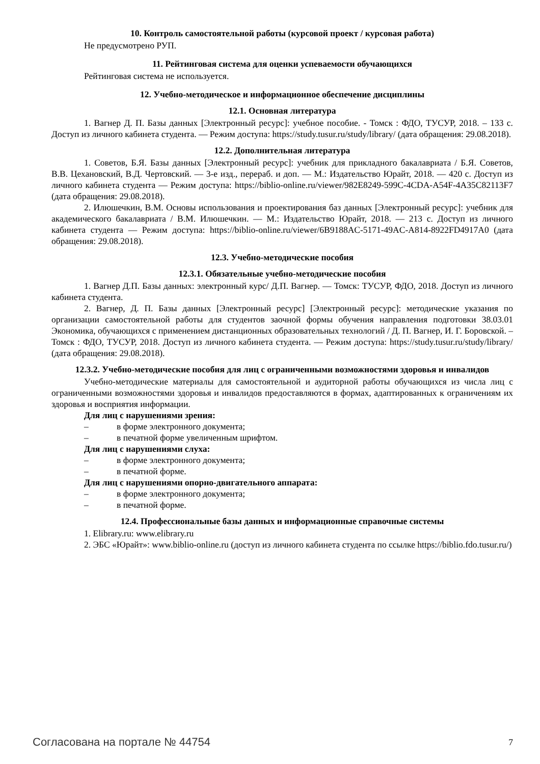10. Контроль самостоятельной работы (курсовой проект / курсовая работа)
Не предусмотрено РУП.
11. Рейтинговая система для оценки успеваемости обучающихся
Рейтинговая система не используется.
12. Учебно-методическое и информационное обеспечение дисциплины
12.1. Основная литература
1. Вагнер Д. П. Базы данных [Электронный ресурс]: учебное пособие. - Томск : ФДО, ТУСУР, 2018. – 133 с. Доступ из личного кабинета студента. — Режим доступа: https://study.tusur.ru/study/library/ (дата обращения: 29.08.2018).
12.2. Дополнительная литература
1. Советов, Б.Я. Базы данных [Электронный ресурс]: учебник для прикладного бакалавриата / Б.Я. Советов, В.В. Цехановский, В.Д. Чертовский. — 3-е изд., перераб. и доп. — М.: Издательство Юрайт, 2018. — 420 с. Доступ из личного кабинета студента — Режим доступа: https://biblio-online.ru/viewer/982E8249-599C-4CDA-A54F-4A35C82113F7 (дата обращения: 29.08.2018).
2. Илюшечкин, В.М. Основы использования и проектирования баз данных [Электронный ресурс]: учебник для академического бакалавриата / В.М. Илюшечкин. — М.: Издательство Юрайт, 2018. — 213 с. Доступ из личного кабинета студента — Режим доступа: https://biblio-online.ru/viewer/6B9188AC-5171-49AC-A814-8922FD4917A0 (дата обращения: 29.08.2018).
12.3. Учебно-методические пособия
12.3.1. Обязательные учебно-методические пособия
1. Вагнер Д.П. Базы данных: электронный курс/ Д.П. Вагнер. — Томск: ТУСУР, ФДО, 2018. Доступ из личного кабинета студента.
2. Вагнер, Д. П. Базы данных [Электронный ресурс] [Электронный ресурс]: методические указания по организации самостоятельной работы для студентов заочной формы обучения направления подготовки 38.03.01 Экономика, обучающихся с применением дистанционных образовательных технологий / Д. П. Вагнер, И. Г. Боровской. – Томск : ФДО, ТУСУР, 2018. Доступ из личного кабинета студента. — Режим доступа: https://study.tusur.ru/study/library/ (дата обращения: 29.08.2018).
12.3.2. Учебно-методические пособия для лиц с ограниченными возможностями здоровья и инвалидов
Учебно-методические материалы для самостоятельной и аудиторной работы обучающихся из числа лиц с ограниченными возможностями здоровья и инвалидов предоставляются в формах, адаптированных к ограничениям их здоровья и восприятия информации.
Для лиц с нарушениями зрения:
– в форме электронного документа;
– в печатной форме увеличенным шрифтом.
Для лиц с нарушениями слуха:
– в форме электронного документа;
– в печатной форме.
Для лиц с нарушениями опорно-двигательного аппарата:
– в форме электронного документа;
– в печатной форме.
12.4. Профессиональные базы данных и информационные справочные системы
1. Elibrary.ru: www.elibrary.ru
2. ЭБС «Юрайт»: www.biblio-online.ru (доступ из личного кабинета студента по ссылке https://biblio.fdo.tusur.ru/)
Согласована на портале № 44754 7